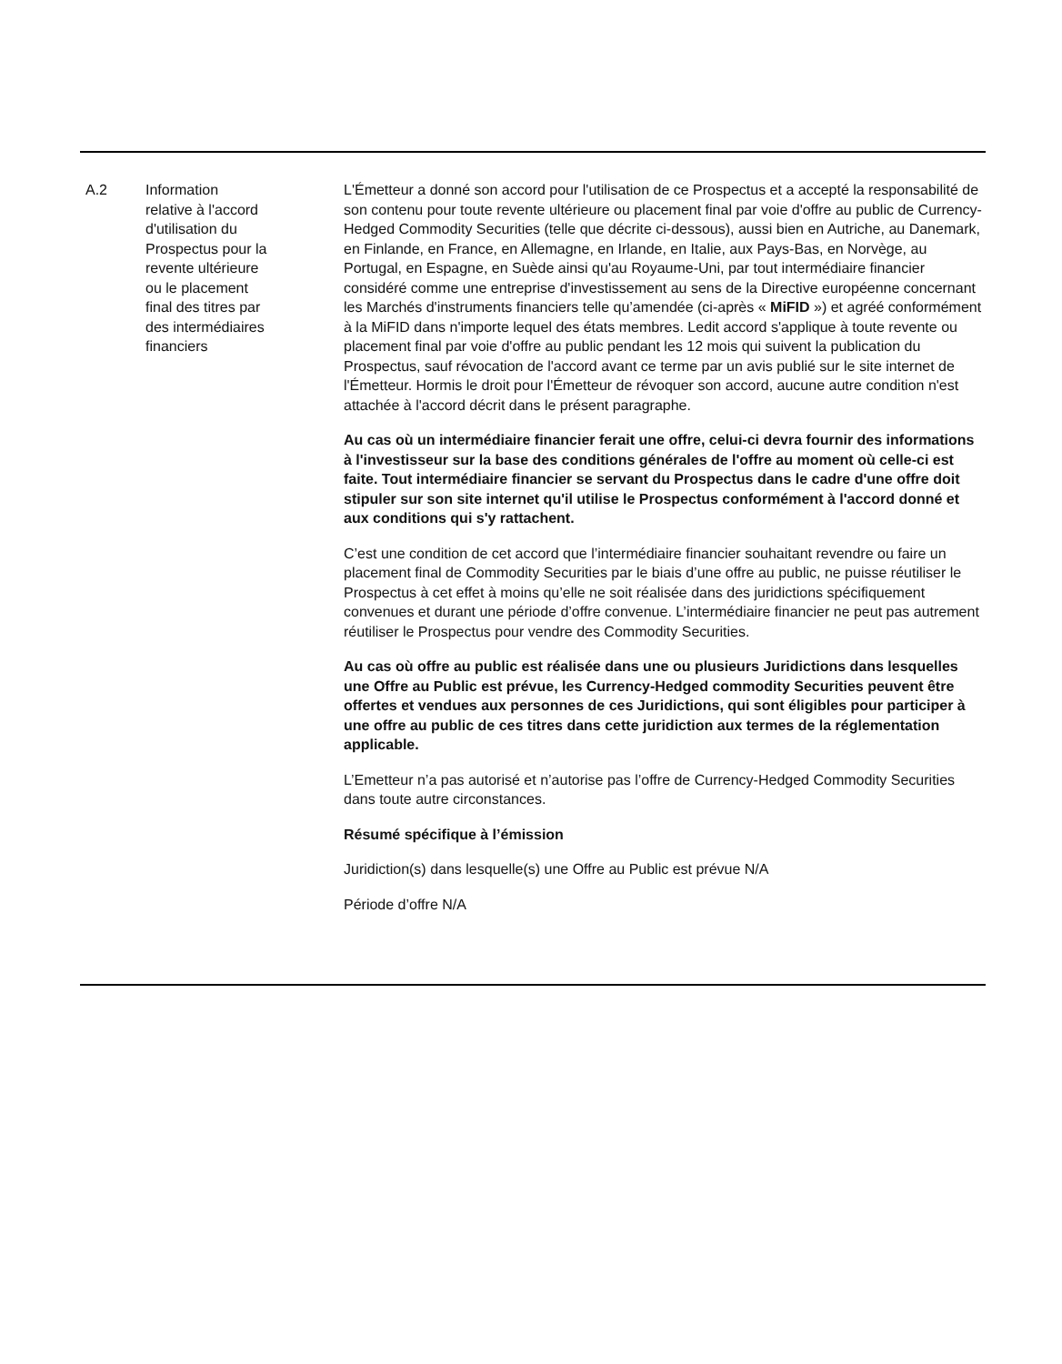| A.2 | Information relative à l'accord d'utilisation du Prospectus pour la revente ultérieure ou le placement final des titres par des intermédiaires financiers | L'Émetteur a donné son accord pour l'utilisation de ce Prospectus et a accepté la responsabilité de son contenu pour toute revente ultérieure ou placement final par voie d'offre au public de Currency-Hedged Commodity Securities (telle que décrite ci-dessous), aussi bien en Autriche, au Danemark, en Finlande, en France, en Allemagne, en Irlande, en Italie, aux Pays-Bas, en Norvège, au Portugal, en Espagne, en Suède ainsi qu'au Royaume-Uni, par tout intermédiaire financier considéré comme une entreprise d'investissement au sens de la Directive européenne concernant les Marchés d'instruments financiers telle qu’amendée (ci-après « MiFID ») et agréé conformément à la MiFID dans n'importe lequel des états membres. Ledit accord s'applique à toute revente ou placement final par voie d'offre au public pendant les 12 mois qui suivent la publication du Prospectus, sauf révocation de l'accord avant ce terme par un avis publié sur le site internet de l'Émetteur. Hormis le droit pour l'Émetteur de révoquer son accord, aucune autre condition n'est attachée à l'accord décrit dans le présent paragraphe. Au cas où un intermédiaire financier ferait une offre, celui-ci devra fournir des informations à l'investisseur sur la base des conditions générales de l'offre au moment où celle-ci est faite. Tout intermédiaire financier se servant du Prospectus dans le cadre d'une offre doit stipuler sur son site internet qu'il utilise le Prospectus conformément à l'accord donné et aux conditions qui s'y rattachent. C’est une condition de cet accord que l’intermédiaire financier souhaitant revendre ou faire un placement final de Commodity Securities par le biais d’une offre au public, ne puisse réutiliser le Prospectus à cet effet à moins qu’elle ne soit réalisée dans des juridictions spécifiquement convenues et durant une période d’offre convenue. L’intermédiaire financier ne peut pas autrement réutiliser le Prospectus pour vendre des Commodity Securities. Au cas où offre au public est réalisée dans une ou plusieurs Juridictions dans lesquelles une Offre au Public est prévue, les Currency-Hedged commodity Securities peuvent être offertes et vendues aux personnes de ces Juridictions, qui sont éligibles pour participer à une offre au public de ces titres dans cette juridiction aux termes de la réglementation applicable. L’Emetteur n’a pas autorisé et n’autorise pas l’offre de Currency-Hedged Commodity Securities dans toute autre circonstances. Résumé spécifique à l’émission Juridiction(s) dans lesquelle(s) une Offre au Public est prévue N/A Période d’offre N/A |